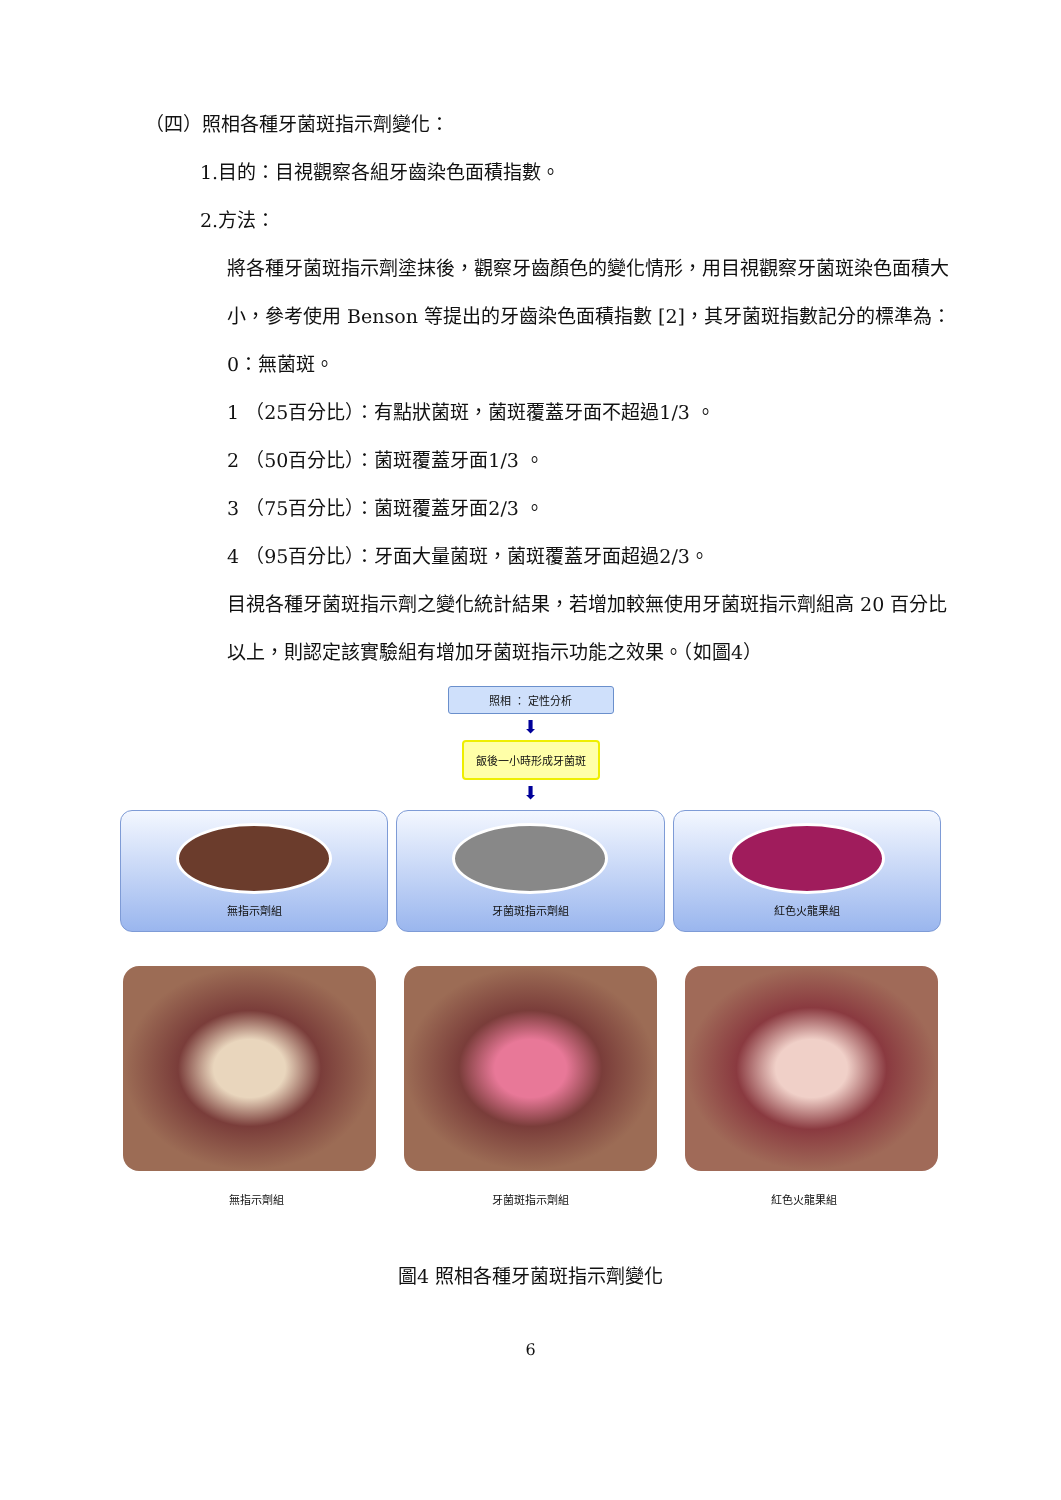（四）照相各種牙菌斑指示劑變化：
1.目的：目視觀察各組牙齒染色面積指數。
2.方法：
將各種牙菌斑指示劑塗抹後，觀察牙齒顏色的變化情形，用目視觀察牙菌斑染色面積大小，參考使用 Benson 等提出的牙齒染色面積指數 [2]，其牙菌斑指數記分的標準為：
0：無菌斑。
1 （25百分比）：有點狀菌斑，菌斑覆蓋牙面不超過1/3 。
2 （50百分比）：菌斑覆蓋牙面1/3 。
3 （75百分比）：菌斑覆蓋牙面2/3 。
4 （95百分比）：牙面大量菌斑，菌斑覆蓋牙面超過2/3。
目視各種牙菌斑指示劑之變化統計結果，若增加較無使用牙菌斑指示劑組高 20 百分比以上，則認定該實驗組有增加牙菌斑指示功能之效果。（如圖4）
照相 ： 定性分析
⬇
飯後一小時形成牙菌斑
⬇
無指示劑組 牙菌斑指示劑組 紅色火龍果組
無指示劑組 牙菌斑指示劑組 紅色火龍果組
圖4 照相各種牙菌斑指示劑變化
6